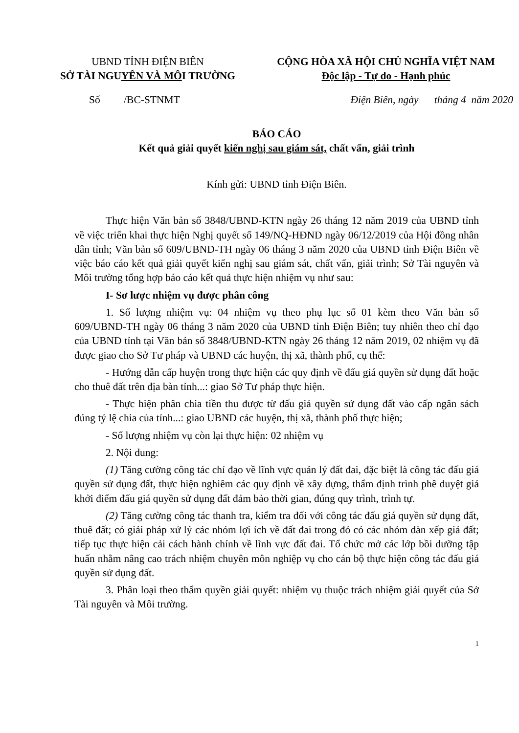UBND TỈNH ĐIỆN BIÊN
SỞ TÀI NGUYÊN VÀ MÔI TRƯỜNG
CỘNG HÒA XÃ HỘI CHỦ NGHĨA VIỆT NAM
Độc lập - Tự do - Hạnh phúc
Số /BC-STNMT Điện Biên, ngày tháng 4 năm 2020
BÁO CÁO
Kết quả giải quyết kiến nghị sau giám sát, chất vấn, giải trình
Kính gửi: UBND tỉnh Điện Biên.
Thực hiện Văn bản số 3848/UBND-KTN ngày 26 tháng 12 năm 2019 của UBND tỉnh về việc triển khai thực hiện Nghị quyết số 149/NQ-HĐND ngày 06/12/2019 của Hội đồng nhân dân tỉnh; Văn bản số 609/UBND-TH ngày 06 tháng 3 năm 2020 của UBND tỉnh Điện Biên về việc báo cáo kết quả giải quyết kiến nghị sau giám sát, chất vấn, giải trình; Sở Tài nguyên và Môi trường tổng hợp báo cáo kết quả thực hiện nhiệm vụ như sau:
I- Sơ lược nhiệm vụ được phân công
1. Số lượng nhiệm vụ: 04 nhiệm vụ theo phụ lục số 01 kèm theo Văn bản số 609/UBND-TH ngày 06 tháng 3 năm 2020 của UBND tỉnh Điện Biên; tuy nhiên theo chỉ đạo của UBND tỉnh tại Văn bản số 3848/UBND-KTN ngày 26 tháng 12 năm 2019, 02 nhiệm vụ đã được giao cho Sở Tư pháp và UBND các huyện, thị xã, thành phố, cụ thể:
- Hướng dẫn cấp huyện trong thực hiện các quy định về đấu giá quyền sử dụng đất hoặc cho thuê đất trên địa bàn tỉnh...: giao Sở Tư pháp thực hiện.
- Thực hiện phân chia tiền thu được từ đấu giá quyền sử dụng đất vào cấp ngân sách đúng tỷ lệ chia của tỉnh...: giao UBND các huyện, thị xã, thành phố thực hiện;
- Số lượng nhiệm vụ còn lại thực hiện: 02 nhiệm vụ
2. Nội dung:
(1) Tăng cường công tác chỉ đạo về lĩnh vực quản lý đất đai, đặc biệt là công tác đấu giá quyền sử dụng đất, thực hiện nghiêm các quy định về xây dựng, thẩm định trình phê duyệt giá khởi điểm đấu giá quyền sử dụng đất đảm bảo thời gian, đúng quy trình, trình tự.
(2) Tăng cường công tác thanh tra, kiểm tra đối với công tác đấu giá quyền sử dụng đất, thuê đất; có giải pháp xử lý các nhóm lợi ích về đất đai trong đó có các nhóm dàn xếp giá đất; tiếp tục thực hiện cải cách hành chính về lĩnh vực đất đai. Tổ chức mở các lớp bồi dưỡng tập huấn nhằm nâng cao trách nhiệm chuyên môn nghiệp vụ cho cán bộ thực hiện công tác đấu giá quyền sử dụng đất.
3. Phân loại theo thẩm quyền giải quyết: nhiệm vụ thuộc trách nhiệm giải quyết của Sở Tài nguyên và Môi trường.
1